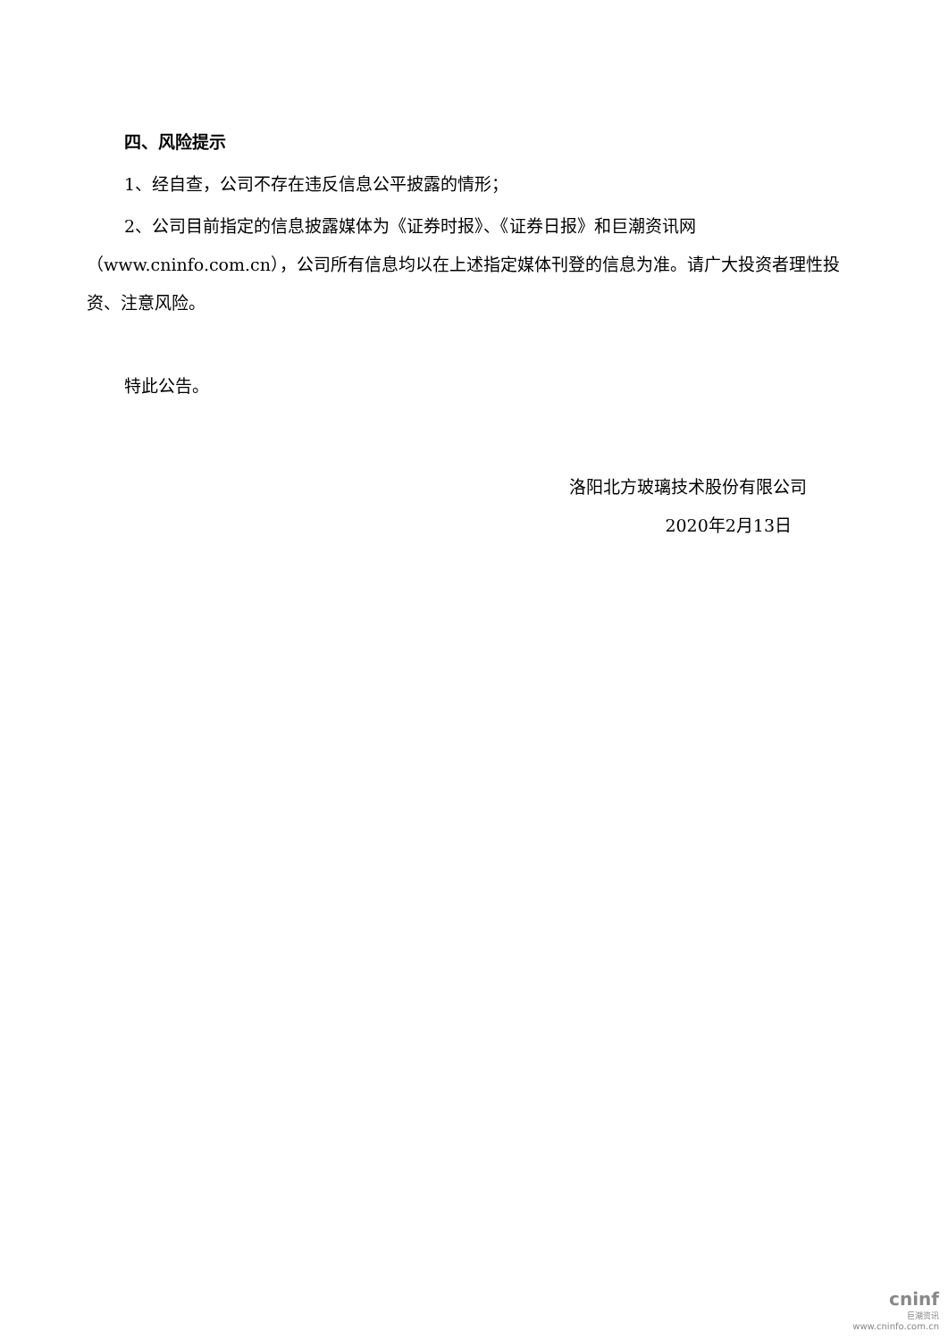四、风险提示
1、经自查，公司不存在违反信息公平披露的情形；
2、公司目前指定的信息披露媒体为《证券时报》、《证券日报》和巨潮资讯网（www.cninfo.com.cn），公司所有信息均以在上述指定媒体刊登的信息为准。请广大投资者理性投资、注意风险。
特此公告。
洛阳北方玻璃技术股份有限公司
2020年2月13日
cninf
巨潮资讯
www.cninfo.com.cn